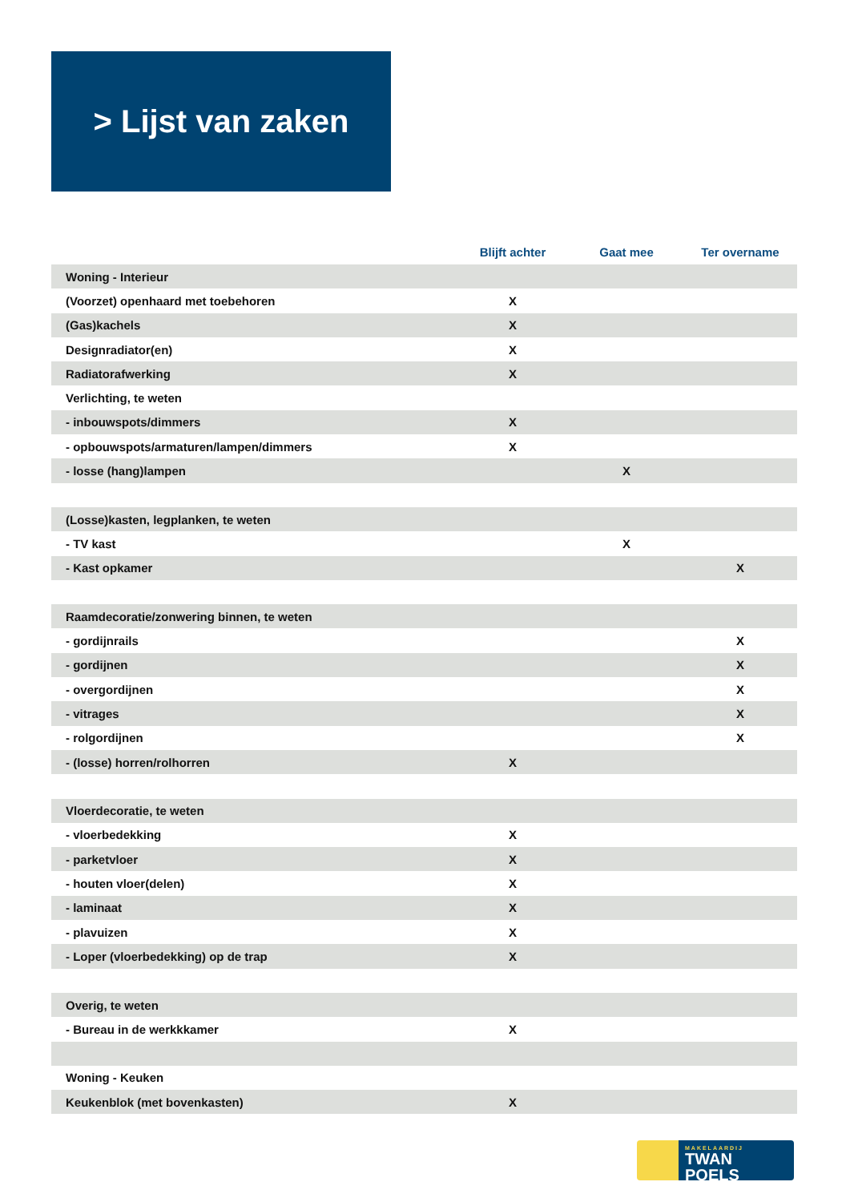> Lijst van zaken
| | Blijft achter | Gaat mee | Ter overname |
| --- | --- | --- | --- |
| Woning - Interieur | | | |
| (Voorzet) openhaard met toebehoren | X | | |
| (Gas)kachels | X | | |
| Designradiator(en) | X | | |
| Radiatorafwerking | X | | |
| Verlichting, te weten | | | |
| - inbouwspots/dimmers | X | | |
| - opbouwspots/armaturen/lampen/dimmers | X | | |
| - losse (hang)lampen | | X | |
| (Losse)kasten, legplanken, te weten | | | |
| - TV kast | | X | |
| - Kast opkamer | | | X |
| Raamdecoratie/zonwering binnen, te weten | | | |
| - gordijnrails | | | X |
| - gordijnen | | | X |
| - overgordijnen | | | X |
| - vitrages | | | X |
| - rolgordijnen | | | X |
| - (losse) horren/rolhorren | X | | |
| Vloerdecoratie, te weten | | | |
| - vloerbedekking | X | | |
| - parketvloer | X | | |
| - houten vloer(delen) | X | | |
| - laminaat | X | | |
| - plavuizen | X | | |
| - Loper (vloerbedekking) op de trap | X | | |
| Overig, te weten | | | |
| - Bureau in de werkkkamer | X | | |
| Woning - Keuken | | | |
| Keukenblok (met bovenkasten) | X | | |
MAKELAARDIJ
TWAN POELS